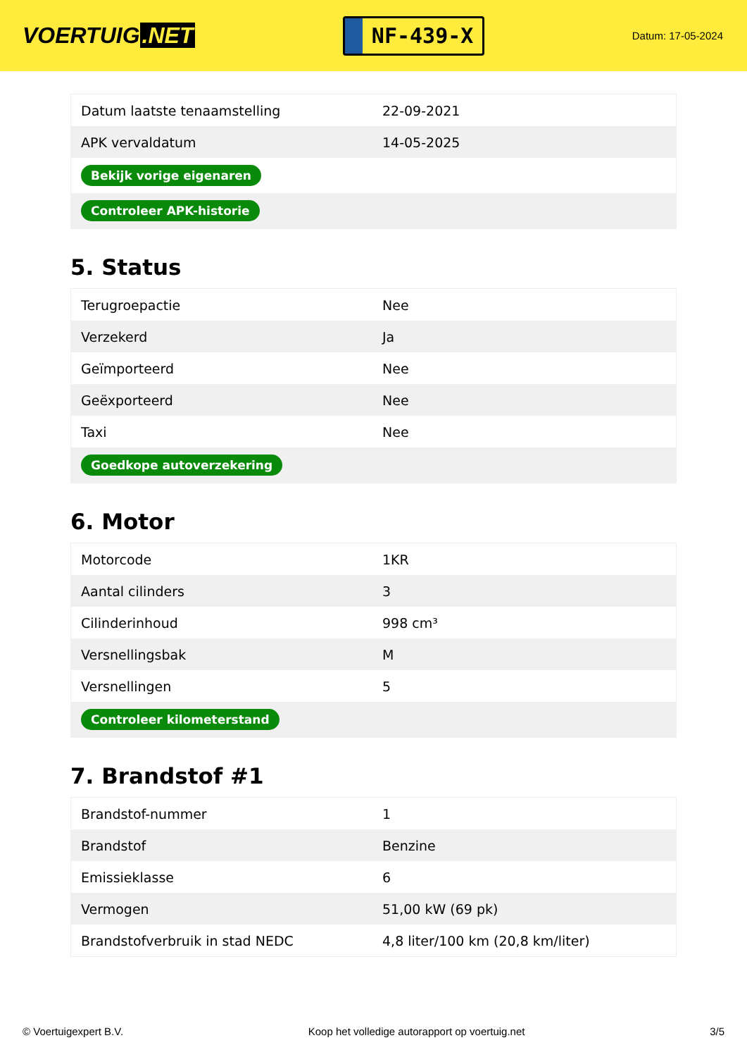VOERTUIG.NET
NF-439-X
Datum: 17-05-2024
| Datum laatste tenaamstelling | 22-09-2021 |
| APK vervaldatum | 14-05-2025 |
| Bekijk vorige eigenaren | |
| Controleer APK-historie | |
5. Status
| Terugroepactie | Nee |
| Verzekerd | Ja |
| Geïmporteerd | Nee |
| Geëxporteerd | Nee |
| Taxi | Nee |
| Goedkope autoverzekering | |
6. Motor
| Motorcode | 1KR |
| Aantal cilinders | 3 |
| Cilinderinhoud | 998 cm³ |
| Versnellingsbak | M |
| Versnellingen | 5 |
| Controleer kilometerstand | |
7. Brandstof #1
| Brandstof-nummer | 1 |
| Brandstof | Benzine |
| Emissieklasse | 6 |
| Vermogen | 51,00 kW (69 pk) |
| Brandstofverbruik in stad NEDC | 4,8 liter/100 km (20,8 km/liter) |
© Voertuigexpert B.V. Koop het volledige autorapport op voertuig.net 3/5